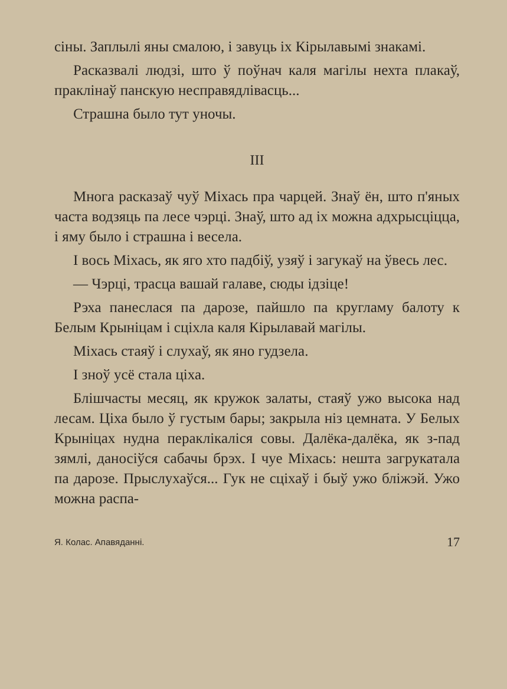сіны. Заплылі яны смалою, і завуць іх Кірылавымі знакамі.
Расказвалі людзі, што ў поўнач каля магілы нехта плакаў, праклінаў панскую несправядлівасць...
Страшна было тут уночы.
III
Многа расказаў чуў Міхась пра чарцей. Знаў ён, што п'яных часта водзяць па лесе чэрці. Знаў, што ад іх можна адхрысціцца, і яму было і страшна і весела.
І вось Міхась, як яго хто падбіў, узяў і загукаў на ўвесь лес.
— Чэрці, трасца вашай галаве, сюды ідзіце!
Рэха панеслася па дарозе, пайшло па кругламу балоту к Белым Крыніцам і сціхла каля Кірылавай магілы.
Міхась стаяў і слухаў, як яно гудзела.
І зноў усё стала ціха.
Блішчасты месяц, як кружок залаты, стаяў ужо высока над лесам. Ціха было ў густым бары; закрыла ніз цемната. У Белых Крыніцах нудна пераклікаліся совы. Далёка-далёка, як з-пад зямлі, даносіўся сабачы брэх. І чуе Міхась: нешта загрукатала па дарозе. Прыслухаўся... Гук не сціхаў і быў ужо бліжэй. Ужо можна распа-
Я. Колас. Апавяданні. 17